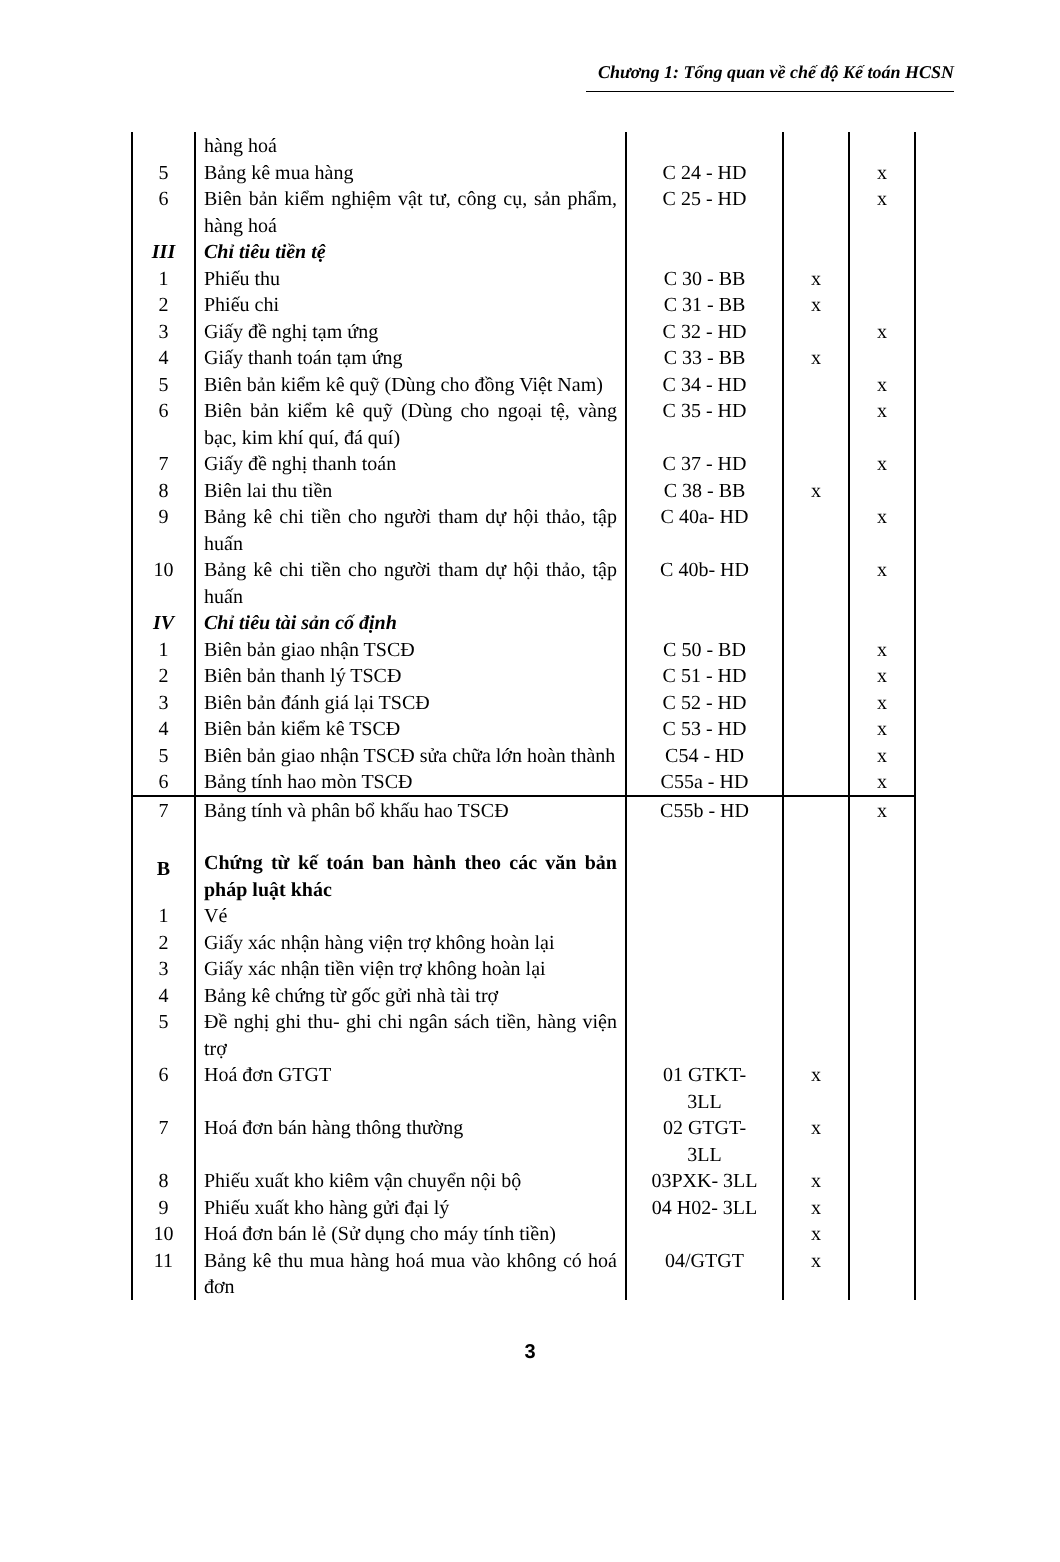Chương 1: Tổng quan về chế độ Kế toán HCSN
| | hàng hoá | | | |
| 5 | Bảng kê mua hàng | C 24 - HD | | x |
| 6 | Biên bản kiểm nghiệm vật tư, công cụ, sản phẩm, hàng hoá | C 25 - HD | | x |
| III | Chỉ tiêu tiền tệ | | | |
| 1 | Phiếu thu | C 30 - BB | x | |
| 2 | Phiếu chi | C 31 - BB | x | |
| 3 | Giấy đề nghị tạm ứng | C 32 - HD | | x |
| 4 | Giấy thanh toán tạm ứng | C 33 - BB | x | |
| 5 | Biên bản kiểm kê quỹ (Dùng cho đồng Việt Nam) | C 34 - HD | | x |
| 6 | Biên bản kiểm kê quỹ (Dùng cho ngoại tệ, vàng bạc, kim khí quí, đá quí) | C 35 - HD | | x |
| 7 | Giấy đề nghị thanh toán | C 37 - HD | | x |
| 8 | Biên lai thu tiền | C 38 - BB | x | |
| 9 | Bảng kê chi tiền cho người tham dự hội thảo, tập huấn | C 40a- HD | | x |
| 10 | Bảng kê chi tiền cho người tham dự hội thảo, tập huấn | C 40b- HD | | x |
| IV | Chỉ tiêu tài sản cố định | | | |
| 1 | Biên bản giao nhận TSCĐ | C 50 - BD | | x |
| 2 | Biên bản thanh lý TSCĐ | C 51 - HD | | x |
| 3 | Biên bản đánh giá lại TSCĐ | C 52 - HD | | x |
| 4 | Biên bản kiểm kê TSCĐ | C 53 - HD | | x |
| 5 | Biên bản giao nhận TSCĐ sửa chữa lớn hoàn thành | C54 - HD | | x |
| 6 | Bảng tính hao mòn TSCĐ | C55a - HD | | x |
| 7 | Bảng tính và phân bổ khấu hao TSCĐ | C55b - HD | | x |
| B | Chứng từ kế toán ban hành theo các văn bản pháp luật khác | | | |
| 1 | Vé | | | |
| 2 | Giấy xác nhận hàng viện trợ không hoàn lại | | | |
| 3 | Giấy xác nhận tiền viện trợ không hoàn lại | | | |
| 4 | Bảng kê chứng từ gốc gửi nhà tài trợ | | | |
| 5 | Đề nghị ghi thu- ghi chi ngân sách tiền, hàng viện trợ | | | |
| 6 | Hoá đơn GTGT | 01 GTKT- 3LL | x | |
| 7 | Hoá đơn bán hàng thông thường | 02 GTGT- 3LL | x | |
| 8 | Phiếu xuất kho kiêm vận chuyển nội bộ | 03PXK- 3LL | x | |
| 9 | Phiếu xuất kho hàng gửi đại lý | 04 H02- 3LL | x | |
| 10 | Hoá đơn bán lẻ (Sử dụng cho máy tính tiền) | | x | |
| 11 | Bảng kê thu mua hàng hoá mua vào không có hoá đơn | 04/GTGT | x | |
3